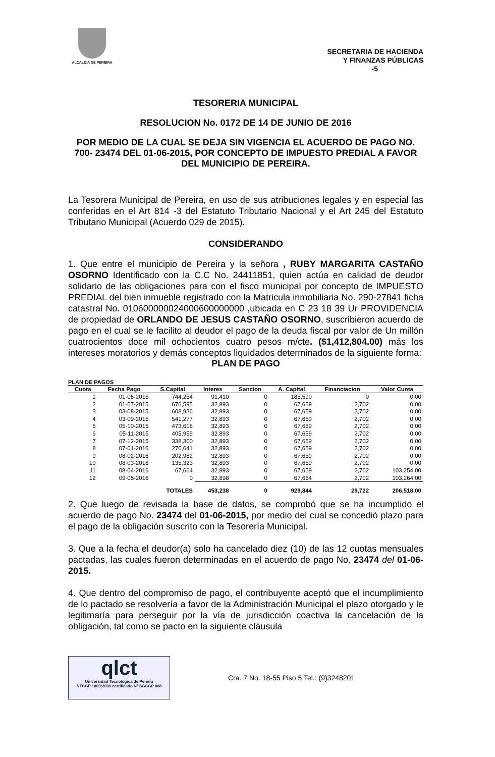ALCALDIA DE PEREIRA
SECRETARIA DE HACIENDA
Y FINANZAS PÚBLICAS
-5
TESORERIA MUNICIPAL
RESOLUCION No. 0172 DE 14 DE JUNIO DE 2016
POR MEDIO DE LA CUAL SE DEJA SIN VIGENCIA EL ACUERDO DE PAGO NO. 700- 23474 DEL 01-06-2015, POR CONCEPTO DE IMPUESTO PREDIAL A FAVOR DEL MUNICIPIO DE PEREIRA.
La Tesorera Municipal de Pereira, en uso de sus atribuciones legales y en especial las conferidas en el Art 814 -3 del Estatuto Tributario Nacional y el Art 245 del Estatuto Tributario Municipal (Acuerdo 029 de 2015),
CONSIDERANDO
1. Que entre el municipio de Pereira y la señora , RUBY MARGARITA CASTAÑO OSORNO Identificado con la C.C No. 24411851, quien actúa en calidad de deudor solidario de las obligaciones para con el fisco municipal por concepto de IMPUESTO PREDIAL del bien inmueble registrado con la Matricula inmobiliaria No. 290-27841 ficha catastral No. 010600000024000600000000 ,ubicada en C 23 18 39 Ur PROVIDENCIA de propiedad de ORLANDO DE JESUS CASTAÑO OSORNO, suscribieron acuerdo de pago en el cual se le facilito al deudor el pago de la deuda fiscal por valor de Un millón cuatrocientos doce mil ochocientos cuatro pesos m/cte. ($1,412,804.00) más los intereses moratorios y demás conceptos liquidados determinados de la siguiente forma:
PLAN DE PAGO
PLAN DE PAGOS
| Cuota | Fecha Pago | S.Capital | Interes | Sancion | A. Capital | Financiacion | Valor Cuota |
| --- | --- | --- | --- | --- | --- | --- | --- |
| 1 | 01-06-2015 | 744,254 | 91,410 | 0 | 185,590 | 0 | 0.00 |
| 2 | 01-07-2015 | 676,595 | 32,893 | 0 | 67,659 | 2,702 | 0.00 |
| 3 | 03-08-2015 | 608,936 | 32,893 | 0 | 67,659 | 2,702 | 0.00 |
| 4 | 03-09-2015 | 541,277 | 32,893 | 0 | 67,659 | 2,702 | 0.00 |
| 5 | 05-10-2015 | 473,618 | 32,893 | 0 | 67,659 | 2,702 | 0.00 |
| 6 | 05-11-2015 | 405,959 | 32,893 | 0 | 67,659 | 2,702 | 0.00 |
| 7 | 07-12-2015 | 338,300 | 32,893 | 0 | 67,659 | 2,702 | 0.00 |
| 8 | 07-01-2016 | 270,641 | 32,893 | 0 | 67,659 | 2,702 | 0.00 |
| 9 | 08-02-2016 | 202,982 | 32,893 | 0 | 67,659 | 2,702 | 0.00 |
| 10 | 08-03-2016 | 135,323 | 32,893 | 0 | 67,659 | 2,702 | 0.00 |
| 11 | 08-04-2016 | 67,664 | 32,893 | 0 | 67,659 | 2,702 | 103,254.00 |
| 12 | 09-05-2016 | 0 | 32,898 | 0 | 67,664 | 2,702 | 103,264.00 |
| | | TOTALES | 453,238 | 0 | 929,844 | 29,722 | 206,518.00 |
2. Que luego de revisada la base de datos, se comprobó que se ha incumplido el acuerdo de pago No. 23474 del 01-06-2015, por medio del cual se concedió plazo para el pago de la obligación suscrito con la Tesorería Municipal.
3. Que a la fecha el deudor(a) solo ha cancelado diez (10) de las 12 cuotas mensuales pactadas, las cuales fueron determinadas en el acuerdo de pago No. 23474 del 01-06-2015.
4. Que dentro del compromiso de pago, el contribuyente aceptó que el incumplimiento de lo pactado se resolvería a favor de la Administración Municipal el plazo otorgado y le legitimaría para perseguir por la vía de jurisdicción coactiva la cancelación de la obligación, tal como se pacto en la siguiente cláusula
qlct
Universidad Tecnológica de Pereira
NTCGP 1000:2009 certificado Nº SGCGP 008
Cra. 7 No. 18-55 Piso 5 Tel.: (9)3248201